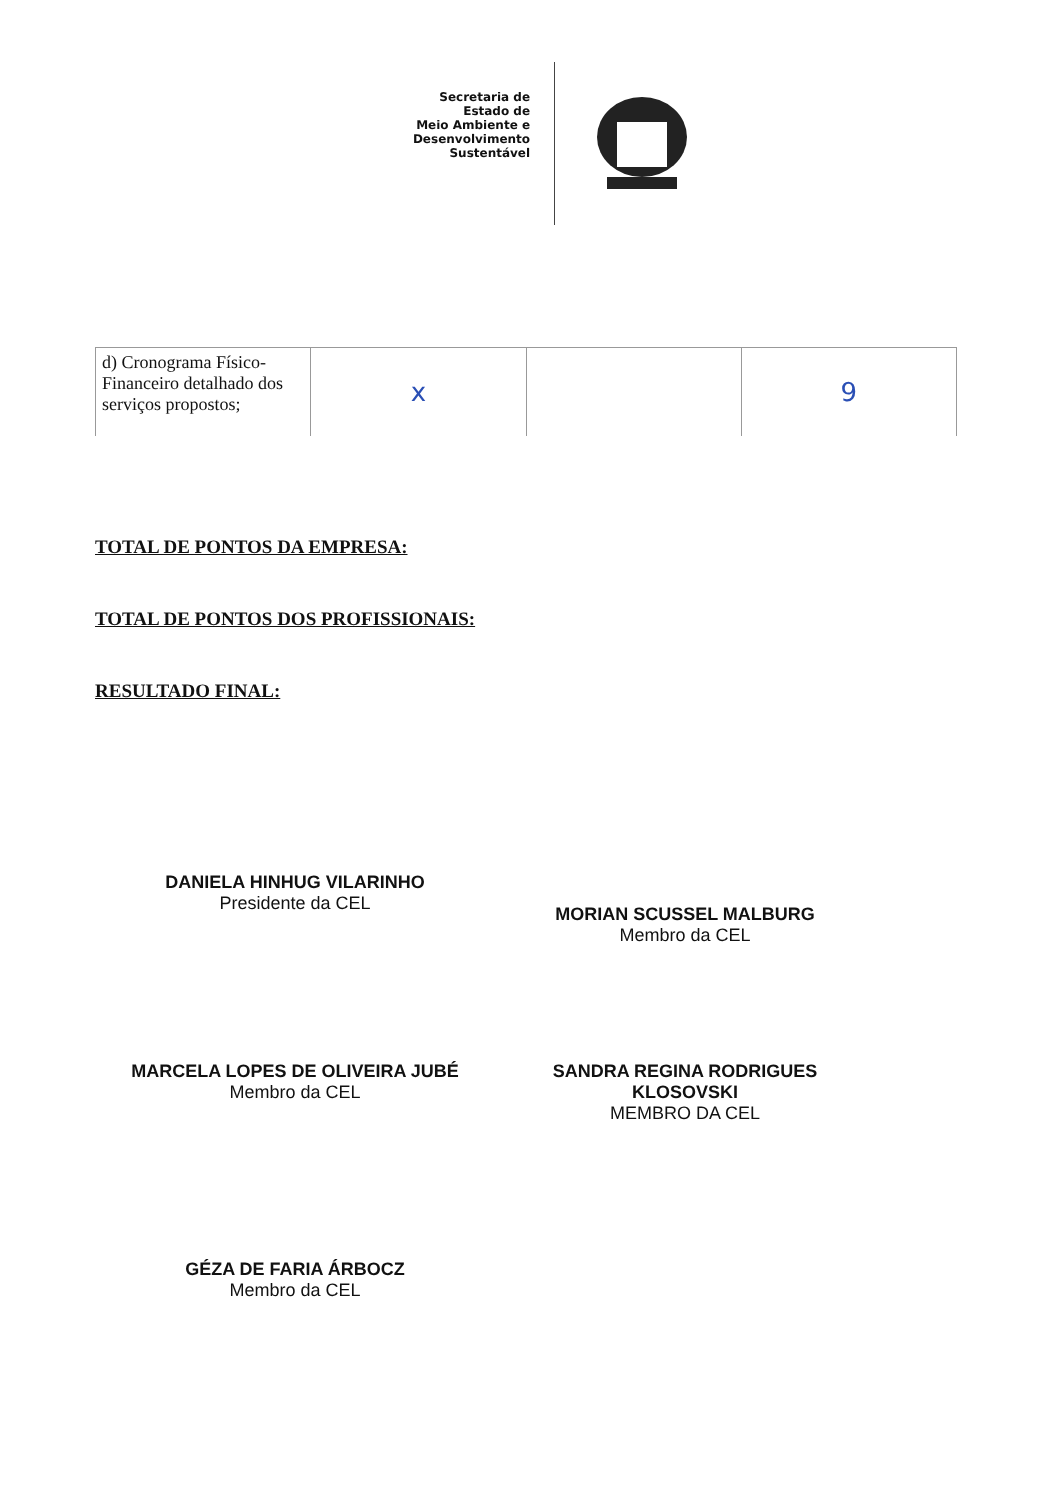Secretaria de
Estado de
Meio Ambiente e
Desenvolvimento
Sustentável
| d) Cronograma Físico-Financeiro detalhado dos serviços propostos; | x | | 9 |
TOTAL DE PONTOS DA EMPRESA:
TOTAL DE PONTOS DOS PROFISSIONAIS:
RESULTADO FINAL:
DANIELA HINHUG VILARINHO
Presidente da CEL
MORIAN SCUSSEL MALBURG
Membro da CEL
MARCELA LOPES DE OLIVEIRA JUBÉ
Membro da CEL
SANDRA REGINA RODRIGUES KLOSOVSKI
MEMBRO DA CEL
GÉZA DE FARIA ÁRBOCZ
Membro da CEL